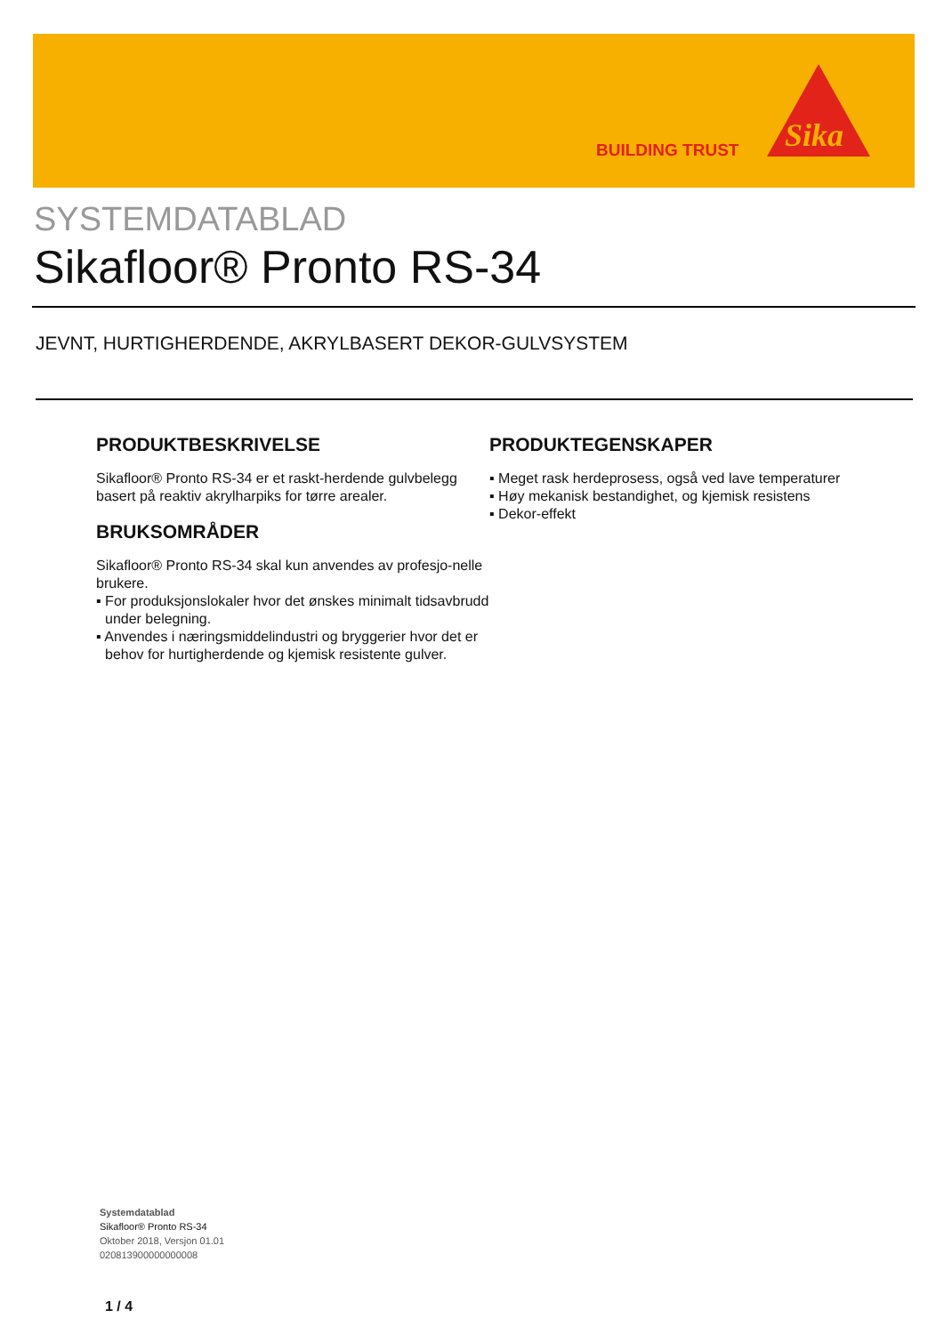BUILDING TRUST
Sika
SYSTEMDATABLAD
Sikafloor® Pronto RS-34
JEVNT, HURTIGHERDENDE, AKRYLBASERT DEKOR-GULVSYSTEM
PRODUKTBESKRIVELSE
Sikafloor® Pronto RS-34 er et raskt-herdende gulvbelegg basert på reaktiv akrylharpiks for tørre arealer.
BRUKSOMRÅDER
Sikafloor® Pronto RS-34 skal kun anvendes av profesjo-nelle brukere.
▪ For produksjonslokaler hvor det ønskes minimalt tidsavbrudd under belegning.
▪ Anvendes i næringsmiddelindustri og bryggerier hvor det er behov for hurtigherdende og kjemisk resistente gulver.
PRODUKTEGENSKAPER
▪ Meget rask herdeprosess, også ved lave temperaturer
▪ Høy mekanisk bestandighet, og kjemisk resistens
▪ Dekor-effekt
Systemdatablad
Sikafloor® Pronto RS-34
Oktober 2018, Versjon 01.01
020813900000000008
1 / 4